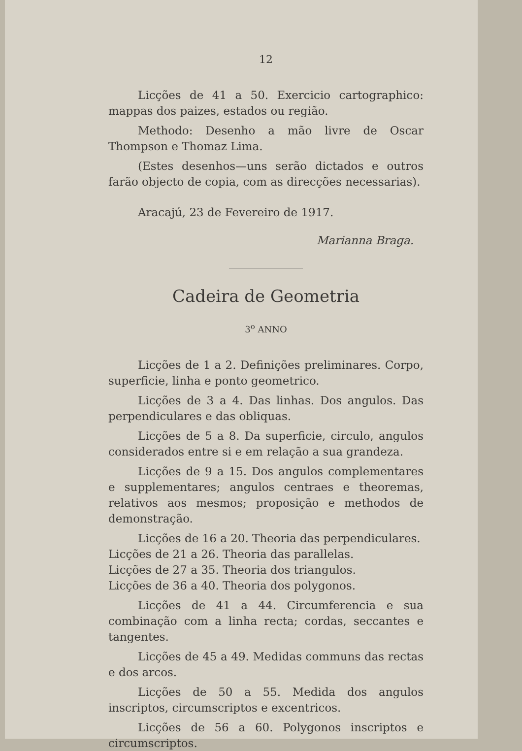12
Licções de 41 a 50. Exercicio cartographico: mappas dos paizes, estados ou região.
Methodo: Desenho a mão livre de Oscar Thompson e Thomaz Lima.
(Estes desenhos—uns serão dictados e outros farão objecto de copia, com as direcções necessarias).
Aracajú, 23 de Fevereiro de 1917.
Marianna Braga.
Cadeira de Geometria
3<sup>o</sup> ANNO
Licções de 1 a 2. Definições preliminares. Corpo, superficie, linha e ponto geometrico.
Licções de 3 a 4. Das linhas. Dos angulos. Das perpendiculares e das obliquas.
Licções de 5 a 8. Da superficie, circulo, angulos considerados entre si e em relação a sua grandeza.
Licções de 9 a 15. Dos angulos complementares e supplementares; angulos centraes e theoremas, relativos aos mesmos; proposição e methodos de demonstração.
Licções de 16 a 20. Theoria das perpendiculares.
Licções de 21 a 26. Theoria das parallelas.
Licções de 27 a 35. Theoria dos triangulos.
Licções de 36 a 40. Theoria dos polygonos.
Licções de 41 a 44. Circumferencia e sua combinação com a linha recta; cordas, seccantes e tangentes.
Licções de 45 a 49. Medidas communs das rectas e dos arcos.
Licções de 50 a 55. Medida dos angulos inscriptos, circumscriptos e excentricos.
Licções de 56 a 60. Polygonos inscriptos e circumscriptos.